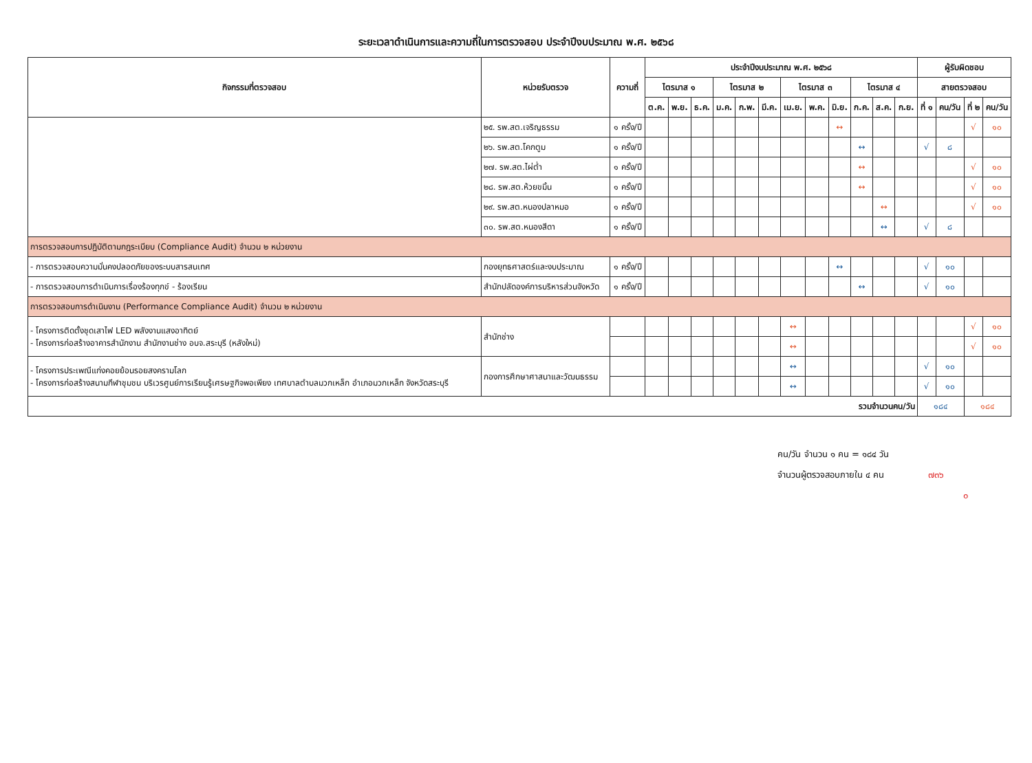ระยะเวลาดำเนินการและความถี่ในการตรวจสอบ ประจำปีงบประมาณ พ.ศ. ๒๕๖๘
| กิจกรรมที่ตรวจสอบ | หน่วยรับตรวจ | ความถี่ | ประจำปีงบประมาณ พ.ศ. ๒๕๖๘ | | | | | | | | | | | | ผู้รับผิดชอบ | | | |
| --- | --- | --- | --- | --- | --- | --- | --- | --- | --- | --- | --- | --- | --- | --- | --- | --- | --- | --- |
| | | | ไตรมาส ๑ | | | ไตรมาส ๒ | | | ไตรมาส ๓ | | | ไตรมาส ๔ | | | สายตรวจสอบ | | | |
| | | | ต.ค. | พ.ย. | ธ.ค. | ม.ค. | ก.พ. | มี.ค. | เม.ย. | พ.ค. | มิ.ย. | ก.ค. | ส.ค. | ก.ย. | ที่ ๑ | คน/วัน | ที่ ๒ | คน/วัน |
| | ๒๕. รพ.สต.เจริญธรรม | ๑ ครั้ง/ปี | | | | | | | | | ↔ | | | | | | √ | ๑๐ |
| | ๒๖. รพ.สต.โคกตูม | ๑ ครั้ง/ปี | | | | | | | | | | ↔ | | | √ | ๘ | | |
| | ๒๗. รพ.สต.ไผ่ต่ำ | ๑ ครั้ง/ปี | | | | | | | | | | ↔ | | | | | √ | ๑๐ |
| | ๒๘. รพ.สต.ห้วยขมิ้น | ๑ ครั้ง/ปี | | | | | | | | | | ↔ | | | | | √ | ๑๐ |
| | ๒๙. รพ.สต.หนองปลาหมอ | ๑ ครั้ง/ปี | | | | | | | | | | | ↔ | | | | √ | ๑๐ |
| | ๓๐. รพ.สต.หนองสีดา | ๑ ครั้ง/ปี | | | | | | | | | | | ↔ | | √ | ๘ | | |
| การตรวจสอบการปฏิบัติตามกฎระเบียบ (Compliance Audit) จำนวน ๒ หน่วยงาน | | | | | | | | | | | | | | | | | | |
| - การตรวจสอบความมั่นคงปลอดภัยของระบบสารสนเทศ | กองยุทธศาสตร์และงบประมาณ | ๑ ครั้ง/ปี | | | | | | | | | ↔ | | | | √ | ๑๐ | | |
| - การตรวจสอบการดำเนินการเรื่องร้องทุกข์ - ร้องเรียน | สำนักปลัดองค์การบริหารส่วนจังหวัด | ๑ ครั้ง/ปี | | | | | | | | | | ↔ | | | √ | ๑๐ | | |
| การตรวจสอบการดำเนินงาน (Performance Compliance Audit) จำนวน ๒ หน่วยงาน | | | | | | | | | | | | | | | | | | |
| - โครงการติดตั้งชุดเสาไฟ LED พลังงานแสงอาทิตย์ - โครงการก่อสร้างอาคารสำนักงาน สำนักงานช่าง อบจ.สระบุรี (หลังใหม่) | สำนักช่าง | | | | | | | | ↔ | | | | | | | | √ | ๑๐ |
| | | | | | | | | | ↔ | | | | | | | | √ | ๑๐ |
| - โครงการประเพณีแก่งคอยย้อนรอยสงครามโลก - โครงการก่อสร้างสนามกีฬาชุมชน บริเวรศูนย์การเรียนรู้เศรษฐกิจพอเพียง เทศบาลตำบลมวกเหล็ก อำเภอมวกเหล็ก จังหวัดสระบุรี | กองการศึกษาศาสนาและวัฒนธรรม | | | | | | | | ↔ | | | | | | √ | ๑๐ | | |
| | | | | | | | | | ↔ | | | | | | √ | ๑๐ | | |
| รวมจำนวนคน/วัน | | | | | | | | | | | | | | | ๑๘๔ | | ๑๘๔ | |
คน/วัน จำนวน ๑ คน = ๑๘๔ วัน
จำนวนผู้ตรวจสอบภายใน ๔ คน ๗๓๖
๐